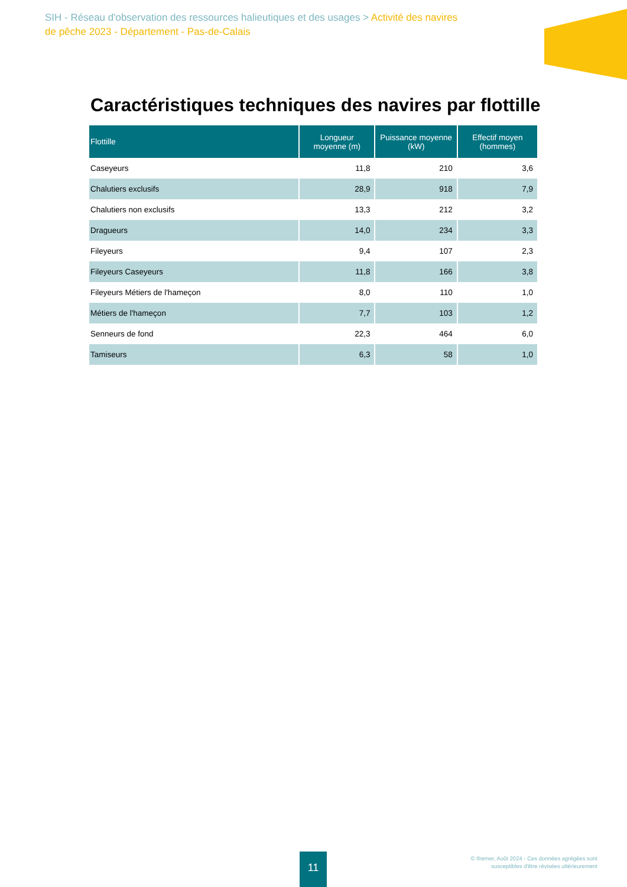SIH - Réseau d'observation des ressources halieutiques et des usages > Activité des navires de pêche 2023 - Département - Pas-de-Calais
Caractéristiques techniques des navires par flottille
| Flottille | Longueur moyenne (m) | Puissance moyenne (kW) | Effectif moyen (hommes) |
| --- | --- | --- | --- |
| Caseyeurs | 11,8 | 210 | 3,6 |
| Chalutiers exclusifs | 28,9 | 918 | 7,9 |
| Chalutiers non exclusifs | 13,3 | 212 | 3,2 |
| Dragueurs | 14,0 | 234 | 3,3 |
| Fileyeurs | 9,4 | 107 | 2,3 |
| Fileyeurs Caseyeurs | 11,8 | 166 | 3,8 |
| Fileyeurs Métiers de l'hameçon | 8,0 | 110 | 1,0 |
| Métiers de l'hameçon | 7,7 | 103 | 1,2 |
| Senneurs de fond | 22,3 | 464 | 6,0 |
| Tamiseurs | 6,3 | 58 | 1,0 |
11
© Ifremer, Août 2024 - Ces données agrégées sont
susceptibles d'être révisées ultérieurement